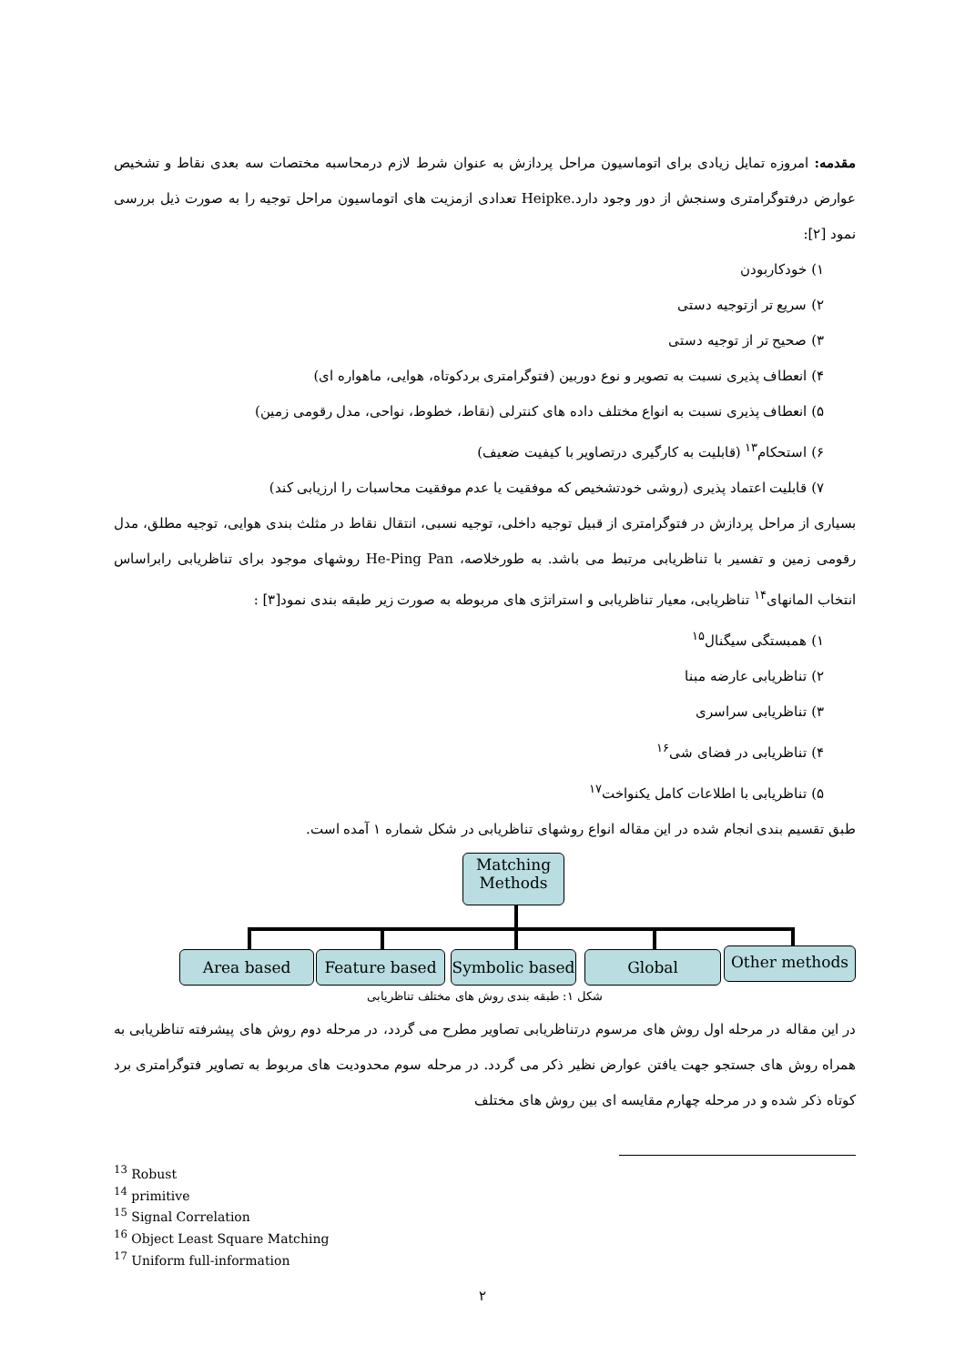مقدمه: امروزه تمایل زیادی برای اتوماسیون مراحل پردازش به عنوان شرط لازم درمحاسبه مختصات سه بعدی نقاط و تشخیص عوارض درفتوگرامتری وسنجش از دور وجود دارد.Heipke تعدادی ازمزیت های اتوماسیون مراحل توجیه را به صورت ذیل بررسی نمود [۲]:
۱) خودکاربودن
۲) سریع تر ازتوجیه دستی
۳) صحیح تر از توجیه دستی
۴) انعطاف پذیری نسبت به تصویر و نوع دوربین (فتوگرامتری بردکوتاه، هوایی، ماهواره ای)
۵) انعطاف پذیری نسبت به انواع مختلف داده های کنترلی (نقاط، خطوط، نواحی، مدل رقومی زمین)
۶) استحکام<sup>۱۳</sup> (قابلیت به کارگیری درتصاویر با کیفیت ضعیف)
۷) قابلیت اعتماد پذیری (روشی خودتشخیص که موفقیت یا عدم موفقیت محاسبات را ارزیابی کند)
بسیاری از مراحل پردازش در فتوگرامتری از قبیل توجیه داخلی، توجیه نسبی، انتقال نقاط در مثلث بندی هوایی، توجیه مطلق، مدل رقومی زمین و تفسیر با تناظریابی مرتبط می باشد. به طورخلاصه، He-Ping Pan روشهای موجود برای تناظریابی رابراساس انتخاب المانهای<sup>۱۴</sup> تناظریابی، معیار تناظریابی و استراتژی های مربوطه به صورت زیر طبقه بندی نمود[۳] :
۱) همبستگی سیگنال<sup>۱۵</sup>
۲) تناظریابی عارضه مبنا
۳) تناظریابی سراسری
۴) تناظریابی در فضای شی<sup>۱۶</sup>
۵) تناظریابی با اطلاعات کامل یکنواخت<sup>۱۷</sup>
طبق تقسیم بندی انجام شده در این مقاله انواع روشهای تناظریابی در شکل شماره ۱ آمده است.
Matching Methods
Area based Feature based
Symbolic based
Global Other methods
شکل ۱: طبقه بندی روش های مختلف تناظریابی
در این مقاله در مرحله اول روش های مرسوم درتناظریابی تصاویر مطرح می گردد، در مرحله دوم روش های پیشرفته تناظریابی به همراه روش های جستجو جهت یافتن عوارض نظیر ذکر می گردد. در مرحله سوم محدودیت های مربوط به تصاویر فتوگرامتری برد کوتاه ذکر شده و در مرحله چهارم مقایسه ای بین روش های مختلف
<sup>13</sup> Robust
<sup>14</sup> primitive
<sup>15</sup> Signal Correlation
<sup>16</sup> Object Least Square Matching
<sup>17</sup> Uniform full-information
۲